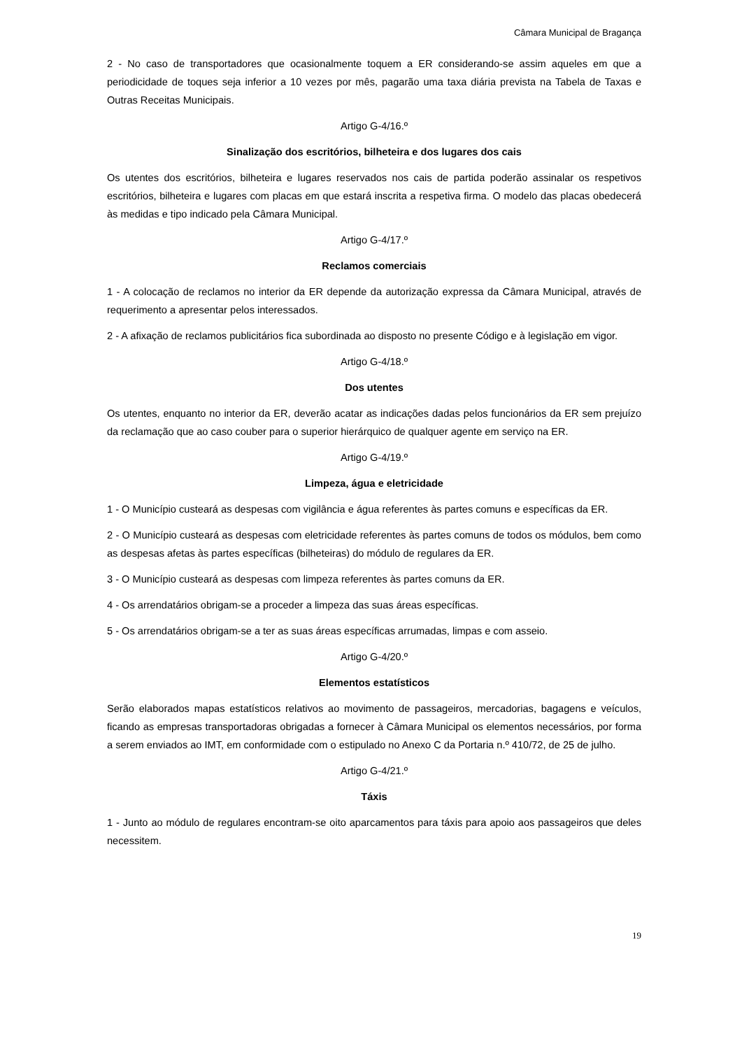Câmara Municipal de Bragança
2 - No caso de transportadores que ocasionalmente toquem a ER considerando-se assim aqueles em que a periodicidade de toques seja inferior a 10 vezes por mês, pagarão uma taxa diária prevista na Tabela de Taxas e Outras Receitas Municipais.
Artigo G-4/16.º
Sinalização dos escritórios, bilheteira e dos lugares dos cais
Os utentes dos escritórios, bilheteira e lugares reservados nos cais de partida poderão assinalar os respetivos escritórios, bilheteira e lugares com placas em que estará inscrita a respetiva firma. O modelo das placas obedecerá às medidas e tipo indicado pela Câmara Municipal.
Artigo G-4/17.º
Reclamos comerciais
1 - A colocação de reclamos no interior da ER depende da autorização expressa da Câmara Municipal, através de requerimento a apresentar pelos interessados.
2 - A afixação de reclamos publicitários fica subordinada ao disposto no presente Código e à legislação em vigor.
Artigo G-4/18.º
Dos utentes
Os utentes, enquanto no interior da ER, deverão acatar as indicações dadas pelos funcionários da ER sem prejuízo da reclamação que ao caso couber para o superior hierárquico de qualquer agente em serviço na ER.
Artigo G-4/19.º
Limpeza, água e eletricidade
1 - O Município custeará as despesas com vigilância e água referentes às partes comuns e específicas da ER.
2 - O Município custeará as despesas com eletricidade referentes às partes comuns de todos os módulos, bem como as despesas afetas às partes específicas (bilheteiras) do módulo de regulares da ER.
3 - O Município custeará as despesas com limpeza referentes às partes comuns da ER.
4 - Os arrendatários obrigam-se a proceder a limpeza das suas áreas específicas.
5 - Os arrendatários obrigam-se a ter as suas áreas específicas arrumadas, limpas e com asseio.
Artigo G-4/20.º
Elementos estatísticos
Serão elaborados mapas estatísticos relativos ao movimento de passageiros, mercadorias, bagagens e veículos, ficando as empresas transportadoras obrigadas a fornecer à Câmara Municipal os elementos necessários, por forma a serem enviados ao IMT, em conformidade com o estipulado no Anexo C da Portaria n.º 410/72, de 25 de julho.
Artigo G-4/21.º
Táxis
1 - Junto ao módulo de regulares encontram-se oito aparcamentos para táxis para apoio aos passageiros que deles necessitem.
19